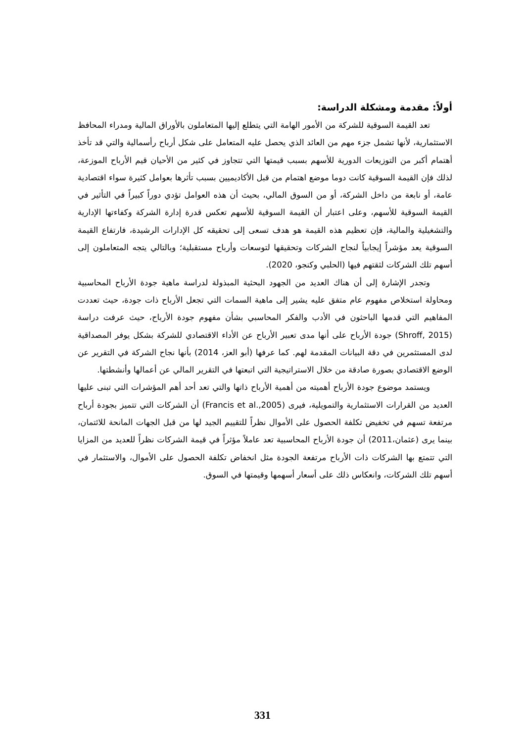أولاً: مقدمة ومشكلة الدراسة:
تعد القيمة السوقية للشركة من الأمور الهامة التي يتطلع إليها المتعاملون بالأوراق المالية ومدراء المحافظ الاستثمارية، لأنها تشمل جزء مهم من العائد الذي يحصل عليه المتعامل على شكل أرباح رأسمالية والتي قد تأخذ أهتمام أكبر من التوزيعات الدورية للأسهم بسبب قيمتها التي تتجاوز في كثير من الأحيان قيم الأرباح الموزعة، لذلك فإن القيمة السوقية كانت دوما موضع اهتمام من قبل الأكاديميين بسبب تأثرها بعوامل كثيرة سواء اقتصادية عامة، أو نابعة من داخل الشركة، أو من السوق المالي، بحيث أن هذه العوامل تؤدي دوراً كبيراً في التأثير في القيمة السوقية للأسهم، وعلى اعتبار أن القيمة السوقية للأسهم تعكس قدرة إدارة الشركة وكفاءتها الإدارية والتشغيلية والمالية، فإن تعظيم هذه القيمة هو هدف تسعى إلى تحقيقه كل الإدارات الرشيدة، فارتفاع القيمة السوقية يعد مؤشراً إيجابياً لنجاح الشركات وتحقيقها لتوسعات وأرباح مستقبلية؛ وبالتالي يتجه المتعاملون إلى أسهم تلك الشركات لثقتهم فيها (الحلبي وكنجو، 2020).
وتجدر الإشارة إلى أن هناك العديد من الجهود البحثية المبذولة لدراسة ماهية جودة الأرباح المحاسبية ومحاولة استخلاص مفهوم عام متفق عليه يشير إلى ماهية السمات التي تجعل الأرباح ذات جودة، حيث تعددت المفاهيم التي قدمها الباحثون في الأدب والفكر المحاسبي بشأن مفهوم جودة الأرباح، حيث عرفت دراسة (Shroff, 2015) جودة الأرباح على أنها مدى تعبير الأرباح عن الأداء الاقتصادي للشركة بشكل يوفر المصداقية لدى المستثمرين في دقة البيانات المقدمة لهم. كما عرفها (أبو العز، 2014) بأنها نجاح الشركة في التقرير عن الوضع الاقتصادي بصورة صادقة من خلال الاستراتيجية التي اتبعتها في التقرير المالي عن أعمالها وأنشطتها.
ويستمد موضوع جودة الأرباح أهميته من أهمية الأرباح ذاتها والتي تعد أحد أهم المؤشرات التي تبنى عليها العديد من القرارات الاستثمارية والتمويلية، فيرى (Francis et al.,2005) أن الشركات التي تتميز بجودة أرباح مرتفعة تسهم في تخفيض تكلفة الحصول على الأموال نظراً للتقييم الجيد لها من قبل الجهات المانحة للائتمان، بينما يرى (عثمان،2011) أن جودة الأرباح المحاسبية تعد عاملاً مؤثراً في قيمة الشركات نظراً للعديد من المزايا التي تتمتع بها الشركات ذات الأرباح مرتفعة الجودة مثل انخفاض تكلفة الحصول على الأموال، والاستثمار في أسهم تلك الشركات، وانعكاس ذلك على أسعار أسهمها وقيمتها في السوق.
331